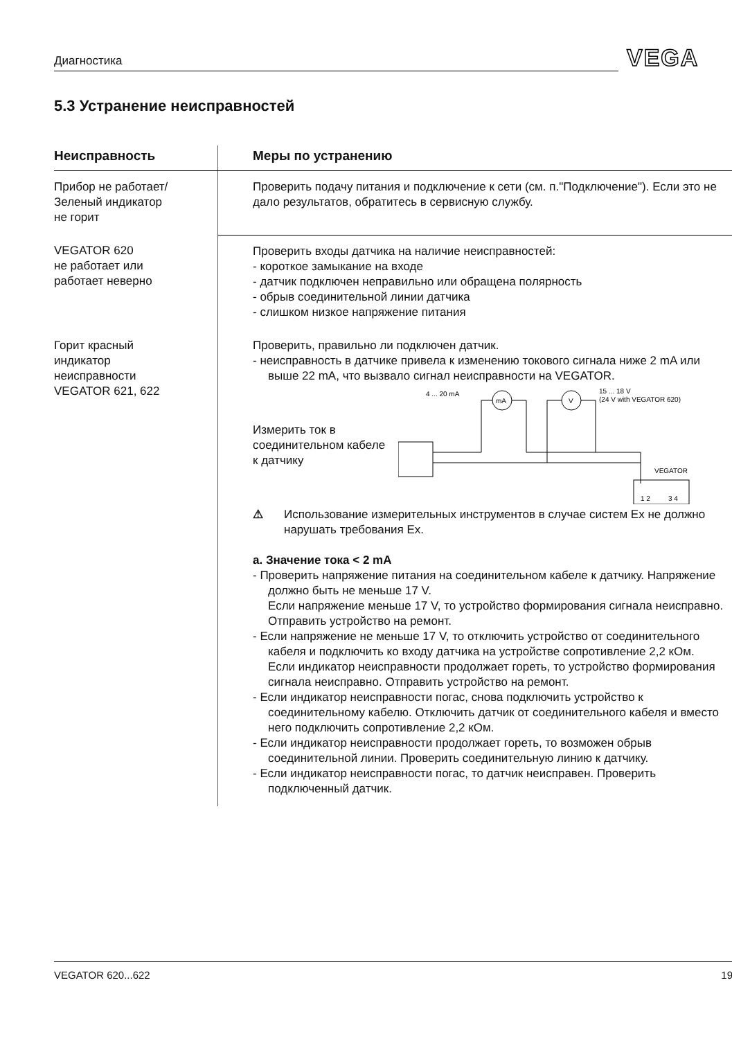Диагностика VEGA
5.3 Устранение неисправностей
| Неисправность | Меры по устранению |
| --- | --- |
| Прибор не работает/ Зеленый индикатор не горит | Проверить подачу питания и подключение к сети (см. п."Подключение"). Если это не дало результатов, обратитесь в сервисную службу. |
| VEGATOR 620 не работает или работает неверно | Проверить входы датчика на наличие неисправностей: - короткое замыкание на входе - датчик подключен неправильно или обращена полярность - обрыв соединительной линии датчика - слишком низкое напряжение питания |
| Горит красный индикатор неисправности VEGATOR 621, 622 | Проверить, правильно ли подключен датчик. - неисправность в датчике привела к изменению токового сигнала ниже 2 mA или выше 22 mA, что вызвало сигнал неисправности на VEGATOR. Измерить ток в соединительном кабеле к датчику 4 ... 20 mA 15 ... 18 V (24 V with VEGATOR 620) mA V VEGATOR 1 2 3 4 ⚠ Использование измерительных инструментов в случае систем Ex не должно нарушать требования Ex. a. Значение тока < 2 mA - Проверить напряжение питания на соединительном кабеле к датчику. Напряжение должно быть не меньше 17 V. Если напряжение меньше 17 V, то устройство формирования сигнала неисправно. Отправить устройство на ремонт. - Если напряжение не меньше 17 V, то отключить устройство от соединительного кабеля и подключить ко входу датчика на устройстве сопротивление 2,2 кОм. Если индикатор неисправности продолжает гореть, то устройство формирования сигнала неисправно. Отправить устройство на ремонт. - Если индикатор неисправности погас, снова подключить устройство к соединительному кабелю. Отключить датчик от соединительного кабеля и вместо него подключить сопротивление 2,2 кОм. - Если индикатор неисправности продолжает гореть, то возможен обрыв соединительной линии. Проверить соединительную линию к датчику. - Если индикатор неисправности погас, то датчик неисправен. Проверить подключенный датчик. |
VEGATOR 620...622 19